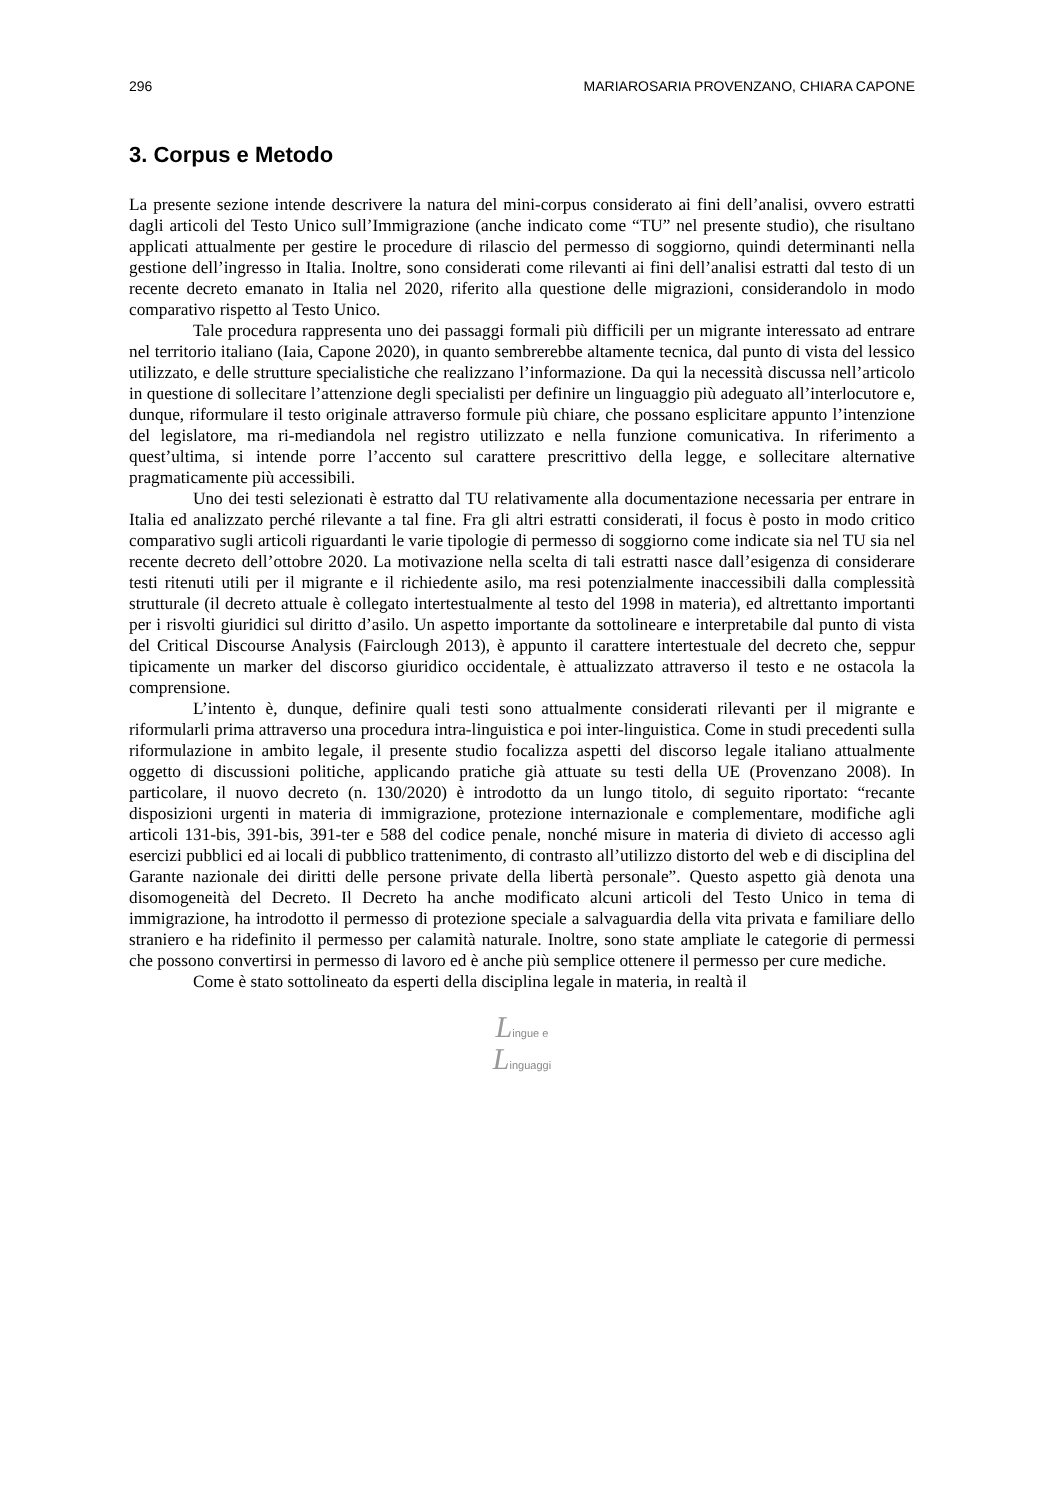296 MARIAROSARIA PROVENZANO, CHIARA CAPONE
3. Corpus e Metodo
La presente sezione intende descrivere la natura del mini-corpus considerato ai fini dell’analisi, ovvero estratti dagli articoli del Testo Unico sull’Immigrazione (anche indicato come “TU” nel presente studio), che risultano applicati attualmente per gestire le procedure di rilascio del permesso di soggiorno, quindi determinanti nella gestione dell’ingresso in Italia. Inoltre, sono considerati come rilevanti ai fini dell’analisi estratti dal testo di un recente decreto emanato in Italia nel 2020, riferito alla questione delle migrazioni, considerandolo in modo comparativo rispetto al Testo Unico.
Tale procedura rappresenta uno dei passaggi formali più difficili per un migrante interessato ad entrare nel territorio italiano (Iaia, Capone 2020), in quanto sembrerebbe altamente tecnica, dal punto di vista del lessico utilizzato, e delle strutture specialistiche che realizzano l’informazione. Da qui la necessità discussa nell’articolo in questione di sollecitare l’attenzione degli specialisti per definire un linguaggio più adeguato all’interlocutore e, dunque, riformulare il testo originale attraverso formule più chiare, che possano esplicitare appunto l’intenzione del legislatore, ma ri-mediandola nel registro utilizzato e nella funzione comunicativa. In riferimento a quest’ultima, si intende porre l’accento sul carattere prescrittivo della legge, e sollecitare alternative pragmaticamente più accessibili.
Uno dei testi selezionati è estratto dal TU relativamente alla documentazione necessaria per entrare in Italia ed analizzato perché rilevante a tal fine. Fra gli altri estratti considerati, il focus è posto in modo critico comparativo sugli articoli riguardanti le varie tipologie di permesso di soggiorno come indicate sia nel TU sia nel recente decreto dell’ottobre 2020. La motivazione nella scelta di tali estratti nasce dall’esigenza di considerare testi ritenuti utili per il migrante e il richiedente asilo, ma resi potenzialmente inaccessibili dalla complessità strutturale (il decreto attuale è collegato intertestualmente al testo del 1998 in materia), ed altrettanto importanti per i risvolti giuridici sul diritto d’asilo. Un aspetto importante da sottolineare e interpretabile dal punto di vista del Critical Discourse Analysis (Fairclough 2013), è appunto il carattere intertestuale del decreto che, seppur tipicamente un marker del discorso giuridico occidentale, è attualizzato attraverso il testo e ne ostacola la comprensione.
L’intento è, dunque, definire quali testi sono attualmente considerati rilevanti per il migrante e riformularli prima attraverso una procedura intra-linguistica e poi inter-linguistica. Come in studi precedenti sulla riformulazione in ambito legale, il presente studio focalizza aspetti del discorso legale italiano attualmente oggetto di discussioni politiche, applicando pratiche già attuate su testi della UE (Provenzano 2008). In particolare, il nuovo decreto (n. 130/2020) è introdotto da un lungo titolo, di seguito riportato: “recante disposizioni urgenti in materia di immigrazione, protezione internazionale e complementare, modifiche agli articoli 131-bis, 391-bis, 391-ter e 588 del codice penale, nonché misure in materia di divieto di accesso agli esercizi pubblici ed ai locali di pubblico trattenimento, di contrasto all’utilizzo distorto del web e di disciplina del Garante nazionale dei diritti delle persone private della libertà personale”. Questo aspetto già denota una disomogeneità del Decreto. Il Decreto ha anche modificato alcuni articoli del Testo Unico in tema di immigrazione, ha introdotto il permesso di protezione speciale a salvaguardia della vita privata e familiare dello straniero e ha ridefinito il permesso per calamità naturale. Inoltre, sono state ampliate le categorie di permessi che possono convertirsi in permesso di lavoro ed è anche più semplice ottenere il permesso per cure mediche.
Come è stato sottolineato da esperti della disciplina legale in materia, in realtà il
Lingue e
Linguaggi